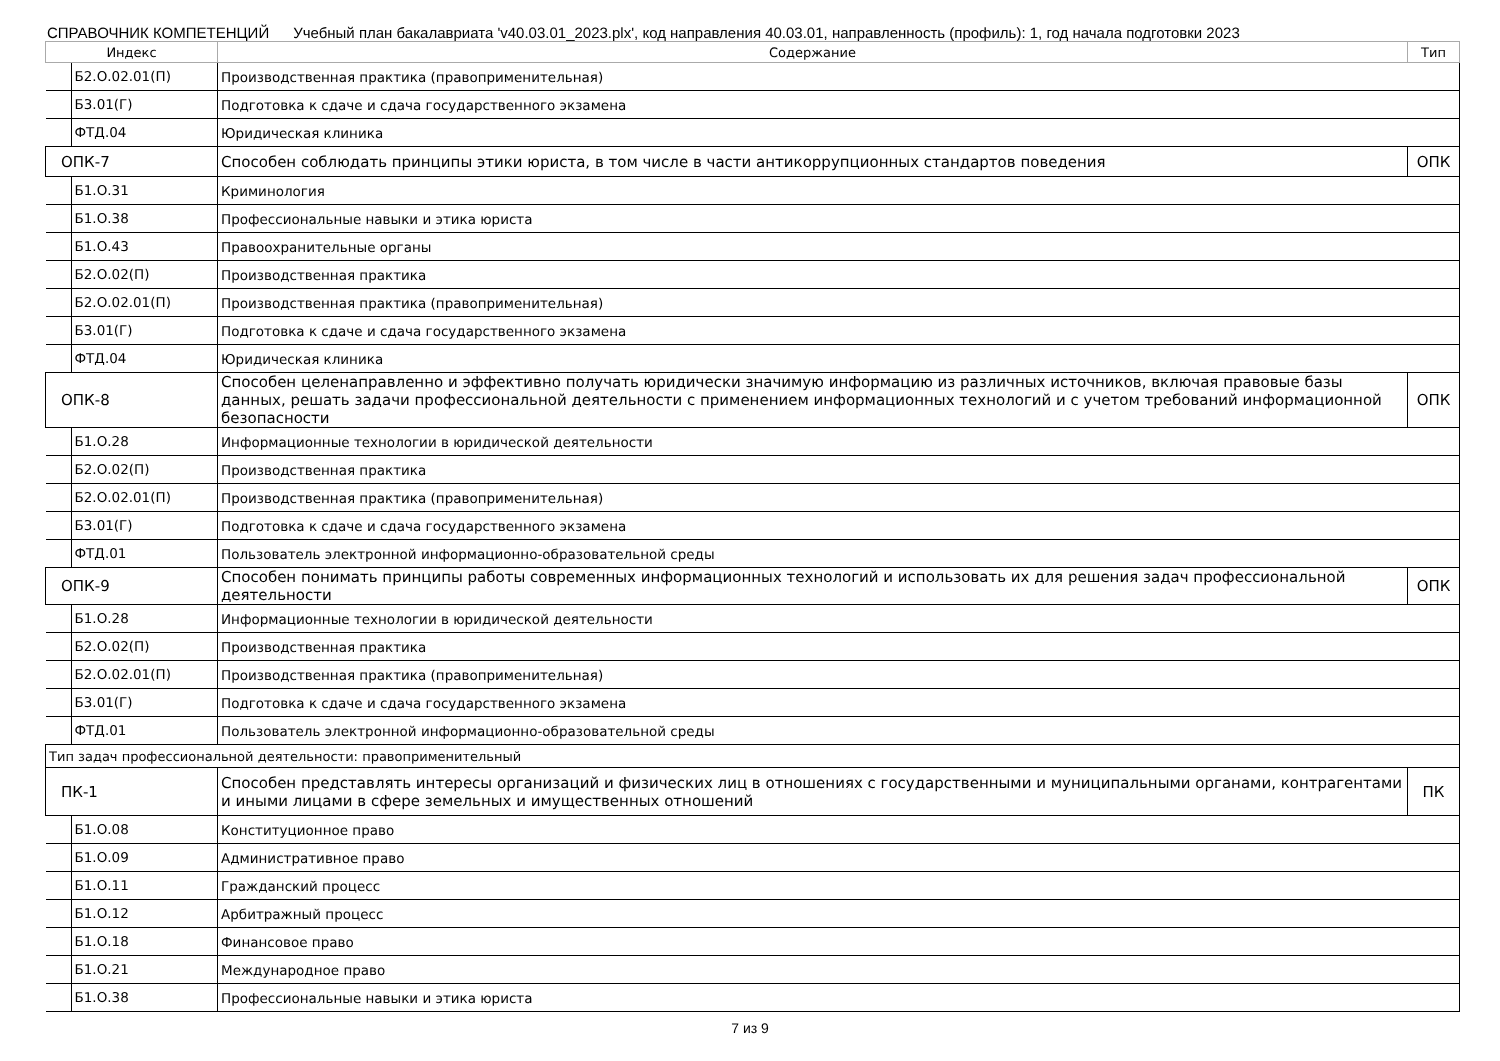СПРАВОЧНИК КОМПЕТЕНЦИЙ Учебный план бакалавриата 'v40.03.01_2023.plx', код направления 40.03.01, направленность (профиль): 1, год начала подготовки 2023
| Индекс | Содержание | Тип |
| --- | --- | --- |
| Б2.О.02.01(П) | Производственная практика (правоприменительная) | |
| Б3.01(Г) | Подготовка к сдаче и сдача государственного экзамена | |
| ФТД.04 | Юридическая клиника | |
| ОПК-7 | Способен соблюдать принципы этики юриста, в том числе в части антикоррупционных стандартов поведения | ОПК |
| Б1.О.31 | Криминология | |
| Б1.О.38 | Профессиональные навыки и этика юриста | |
| Б1.О.43 | Правоохранительные органы | |
| Б2.О.02(П) | Производственная практика | |
| Б2.О.02.01(П) | Производственная практика (правоприменительная) | |
| Б3.01(Г) | Подготовка к сдаче и сдача государственного экзамена | |
| ФТД.04 | Юридическая клиника | |
| ОПК-8 | Способен целенаправленно и эффективно получать юридически значимую информацию из различных источников, включая правовые базы данных, решать задачи профессиональной деятельности с применением информационных технологий и с учетом требований информационной безопасности | ОПК |
| Б1.О.28 | Информационные технологии в юридической деятельности | |
| Б2.О.02(П) | Производственная практика | |
| Б2.О.02.01(П) | Производственная практика (правоприменительная) | |
| Б3.01(Г) | Подготовка к сдаче и сдача государственного экзамена | |
| ФТД.01 | Пользователь электронной информационно-образовательной среды | |
| ОПК-9 | Способен понимать принципы работы современных информационных технологий и использовать их для решения задач профессиональной деятельности | ОПК |
| Б1.О.28 | Информационные технологии в юридической деятельности | |
| Б2.О.02(П) | Производственная практика | |
| Б2.О.02.01(П) | Производственная практика (правоприменительная) | |
| Б3.01(Г) | Подготовка к сдаче и сдача государственного экзамена | |
| ФТД.01 | Пользователь электронной информационно-образовательной среды | |
| Тип задач профессиональной деятельности: правоприменительный | | |
| ПК-1 | Способен представлять интересы организаций и физических лиц в отношениях с государственными и муниципальными органами, контрагентами и иными лицами в сфере земельных и имущественных отношений | ПК |
| Б1.О.08 | Конституционное право | |
| Б1.О.09 | Административное право | |
| Б1.О.11 | Гражданский процесс | |
| Б1.О.12 | Арбитражный процесс | |
| Б1.О.18 | Финансовое право | |
| Б1.О.21 | Международное право | |
| Б1.О.38 | Профессиональные навыки и этика юриста | |
7 из 9